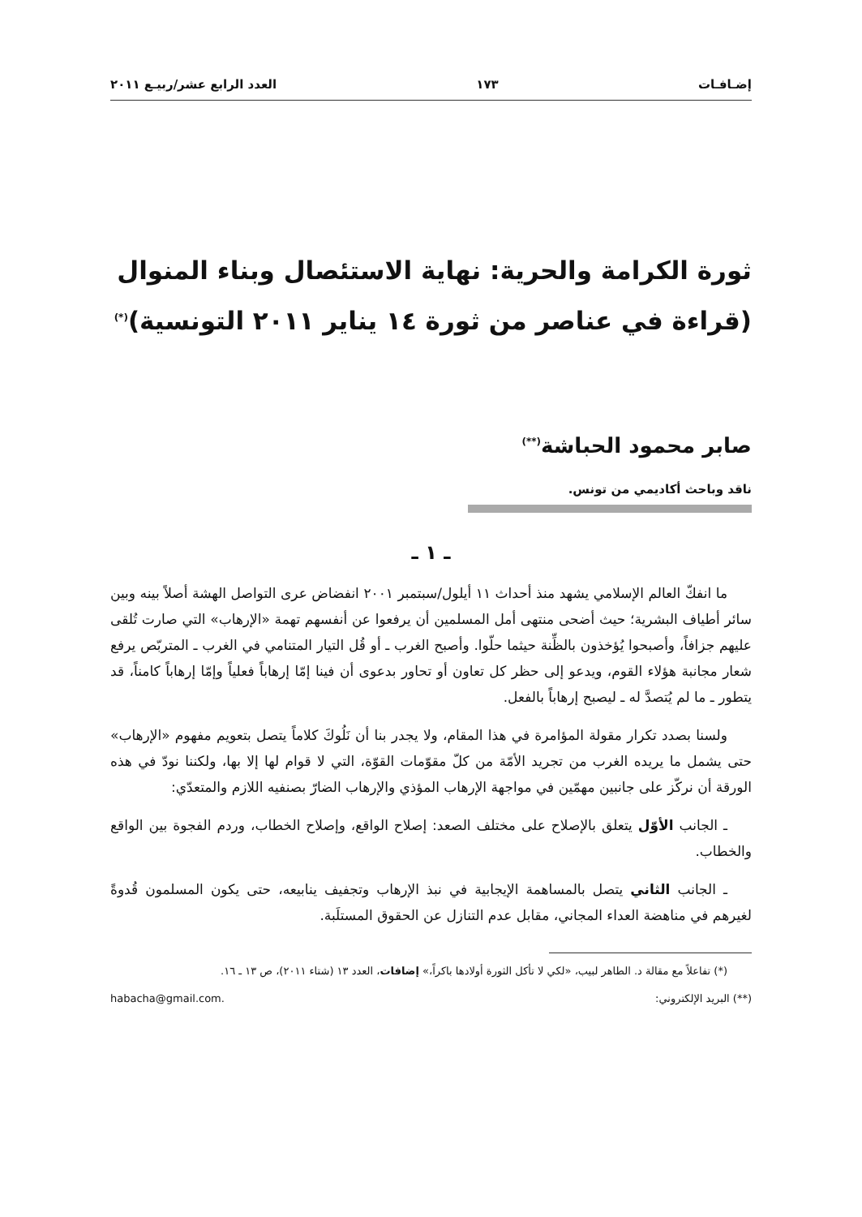إضـافـات ١٧٣ العدد الرابع عشر/ربيـع ٢٠١١
ثورة الكرامة والحرية: نهاية الاستئصال وبناء المنوال
(قراءة في عناصر من ثورة ١٤ يناير ٢٠١١ التونسية)<sup>(*)</sup>
صابر محمود الحباشة<sup>(**)</sup>
ناقد وباحث أكاديمي من تونس.
ـ ١ ـ
ما انفكّ العالم الإسلامي يشهد منذ أحداث ١١ أيلول/سبتمبر ٢٠٠١ انفضاض عرى التواصل الهشة أصلاً بينه وبين سائر أطياف البشرية؛ حيث أضحى منتهى أمل المسلمين أن يرفعوا عن أنفسهم تهمة «الإرهاب» التي صارت تُلقى عليهم جزافاً، وأصبحوا يُؤخذون بالظِّنة حيثما حلّوا. وأصبح الغرب ـ أو قُل التيار المتنامي في الغرب ـ المتربّص يرفع شعار مجانبة هؤلاء القوم، ويدعو إلى حظر كل تعاون أو تحاور بدعوى أن فينا إمّا إرهاباً فعلياً وإمّا إرهاباً كامناً، قد يتطور ـ ما لم يُتصدَّ له ـ ليصبح إرهاباً بالفعل.
ولسنا بصدد تكرار مقولة المؤامرة في هذا المقام، ولا يجدر بنا أن نَلُوكَ كلاماً يتصل بتعويم مفهوم «الإرهاب» حتى يشمل ما يريده الغرب من تجريد الأمّة من كلّ مقوّمات القوّة، التي لا قوام لها إلا بها، ولكننا نودّ في هذه الورقة أن نركّز على جانبين مهمّين في مواجهة الإرهاب المؤذي والإرهاب الضارّ بصنفيه اللازم والمتعدّي:
ـ الجانب الأوّل يتعلق بالإصلاح على مختلف الصعد: إصلاح الواقع، وإصلاح الخطاب، وردم الفجوة بين الواقع والخطاب.
ـ الجانب الثاني يتصل بالمساهمة الإيجابية في نبذ الإرهاب وتجفيف ينابيعه، حتى يكون المسلمون قُدوةً لغيرهم في مناهضة العداء المجاني، مقابل عدم التنازل عن الحقوق المستلَبة.
(*) تفاعلاً مع مقالة د. الطاهر لبيب، «لكي لا تأكل الثورة أولادها باكراً،» إضافات، العدد ١٣ (شتاء ٢٠١١)، ص ١٣ ـ ١٦.
(**) البريد الإلكتروني: habacha@gmail.com.